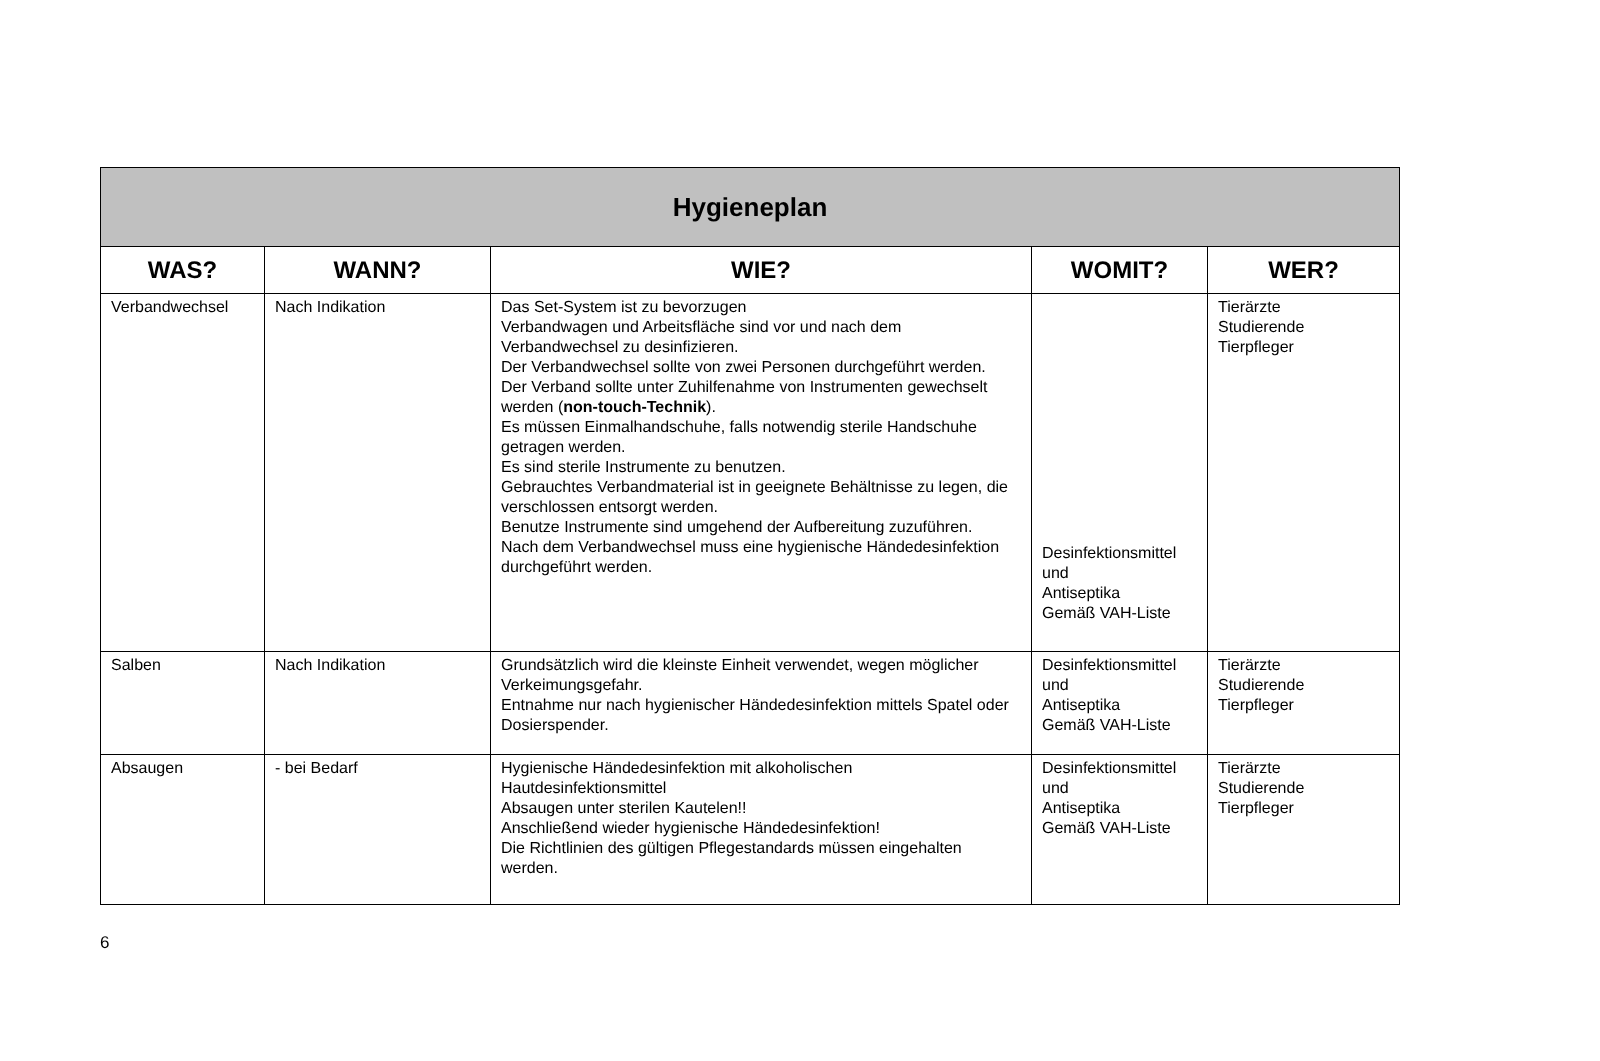| Hygieneplan | | | | |
| WAS? | WANN? | WIE? | WOMIT? | WER? |
| Verbandwechsel | Nach Indikation | Das Set-System ist zu bevorzugen Verbandwagen und Arbeitsfläche sind vor und nach dem Verbandwechsel zu desinfizieren. Der Verbandwechsel sollte von zwei Personen durchgeführt werden. Der Verband sollte unter Zuhilfenahme von Instrumenten gewechselt werden ( non-touch-Technik ). Es müssen Einmalhandschuhe, falls notwendig sterile Handschuhe getragen werden. Es sind sterile Instrumente zu benutzen. Gebrauchtes Verbandmaterial ist in geeignete Behältnisse zu legen, die verschlossen entsorgt werden. Benutze Instrumente sind umgehend der Aufbereitung zuzuführen. Nach dem Verbandwechsel muss eine hygienische Händedesinfektion durchgeführt werden. | Desinfektionsmittel und Antiseptika Gemäß VAH-Liste | Tierärzte Studierende Tierpfleger |
| Salben | Nach Indikation | Grundsätzlich wird die kleinste Einheit verwendet, wegen möglicher Verkeimungsgefahr. Entnahme nur nach hygienischer Händedesinfektion mittels Spatel oder Dosierspender. | Desinfektionsmittel und Antiseptika Gemäß VAH-Liste | Tierärzte Studierende Tierpfleger |
| Absaugen | - bei Bedarf | Hygienische Händedesinfektion mit alkoholischen Hautdesinfektionsmittel Absaugen unter sterilen Kautelen!! Anschließend wieder hygienische Händedesinfektion! Die Richtlinien des gültigen Pflegestandards müssen eingehalten werden. | Desinfektionsmittel und Antiseptika Gemäß VAH-Liste | Tierärzte Studierende Tierpfleger |
6